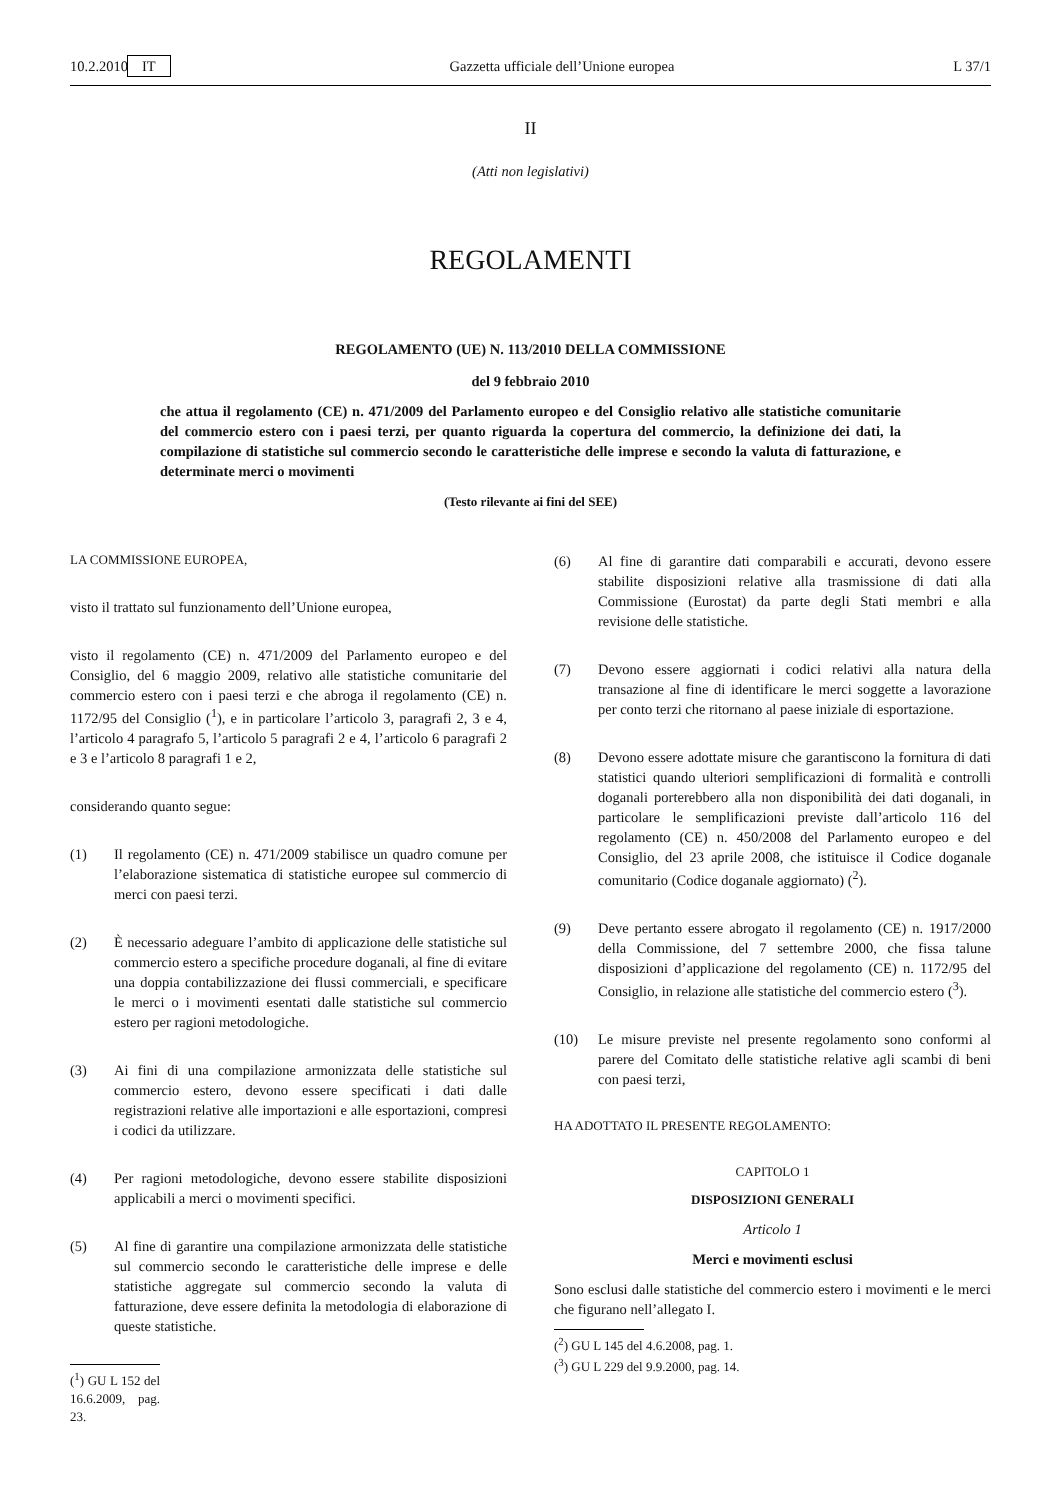10.2.2010 IT Gazzetta ufficiale dell’Unione europea L 37/1
II
(Atti non legislativi)
REGOLAMENTI
REGOLAMENTO (UE) N. 113/2010 DELLA COMMISSIONE
del 9 febbraio 2010
che attua il regolamento (CE) n. 471/2009 del Parlamento europeo e del Consiglio relativo alle statistiche comunitarie del commercio estero con i paesi terzi, per quanto riguarda la copertura del commercio, la definizione dei dati, la compilazione di statistiche sul commercio secondo le caratteristiche delle imprese e secondo la valuta di fatturazione, e determinate merci o movimenti
(Testo rilevante ai fini del SEE)
LA COMMISSIONE EUROPEA,
visto il trattato sul funzionamento dell’Unione europea,
visto il regolamento (CE) n. 471/2009 del Parlamento europeo e del Consiglio, del 6 maggio 2009, relativo alle statistiche comunitarie del commercio estero con i paesi terzi e che abroga il regolamento (CE) n. 1172/95 del Consiglio (<sup>1</sup>), e in particolare l’articolo 3, paragrafi 2, 3 e 4, l’articolo 4 paragrafo 5, l’articolo 5 paragrafi 2 e 4, l’articolo 6 paragrafi 2 e 3 e l’articolo 8 paragrafi 1 e 2,
considerando quanto segue:
(1) Il regolamento (CE) n. 471/2009 stabilisce un quadro comune per l’elaborazione sistematica di statistiche europee sul commercio di merci con paesi terzi.
(2) È necessario adeguare l’ambito di applicazione delle statistiche sul commercio estero a specifiche procedure doganali, al fine di evitare una doppia contabilizzazione dei flussi commerciali, e specificare le merci o i movimenti esentati dalle statistiche sul commercio estero per ragioni metodologiche.
(3) Ai fini di una compilazione armonizzata delle statistiche sul commercio estero, devono essere specificati i dati dalle registrazioni relative alle importazioni e alle esportazioni, compresi i codici da utilizzare.
(4) Per ragioni metodologiche, devono essere stabilite disposizioni applicabili a merci o movimenti specifici.
(5) Al fine di garantire una compilazione armonizzata delle statistiche sul commercio secondo le caratteristiche delle imprese e delle statistiche aggregate sul commercio secondo la valuta di fatturazione, deve essere definita la metodologia di elaborazione di queste statistiche.
(<sup>1</sup>) GU L 152 del 16.6.2009, pag. 23.
(6) Al fine di garantire dati comparabili e accurati, devono essere stabilite disposizioni relative alla trasmissione di dati alla Commissione (Eurostat) da parte degli Stati membri e alla revisione delle statistiche.
(7) Devono essere aggiornati i codici relativi alla natura della transazione al fine di identificare le merci soggette a lavorazione per conto terzi che ritornano al paese iniziale di esportazione.
(8) Devono essere adottate misure che garantiscono la fornitura di dati statistici quando ulteriori semplificazioni di formalità e controlli doganali porterebbero alla non disponibilità dei dati doganali, in particolare le semplificazioni previste dall’articolo 116 del regolamento (CE) n. 450/2008 del Parlamento europeo e del Consiglio, del 23 aprile 2008, che istituisce il Codice doganale comunitario (Codice doganale aggiornato) (<sup>2</sup>).
(9) Deve pertanto essere abrogato il regolamento (CE) n. 1917/2000 della Commissione, del 7 settembre 2000, che fissa talune disposizioni d’applicazione del regolamento (CE) n. 1172/95 del Consiglio, in relazione alle statistiche del commercio estero (<sup>3</sup>).
(10) Le misure previste nel presente regolamento sono conformi al parere del Comitato delle statistiche relative agli scambi di beni con paesi terzi,
HA ADOTTATO IL PRESENTE REGOLAMENTO:
CAPITOLO 1
DISPOSIZIONI GENERALI
Articolo 1
Merci e movimenti esclusi
Sono esclusi dalle statistiche del commercio estero i movimenti e le merci che figurano nell’allegato I.
(<sup>2</sup>) GU L 145 del 4.6.2008, pag. 1.
(<sup>3</sup>) GU L 229 del 9.9.2000, pag. 14.